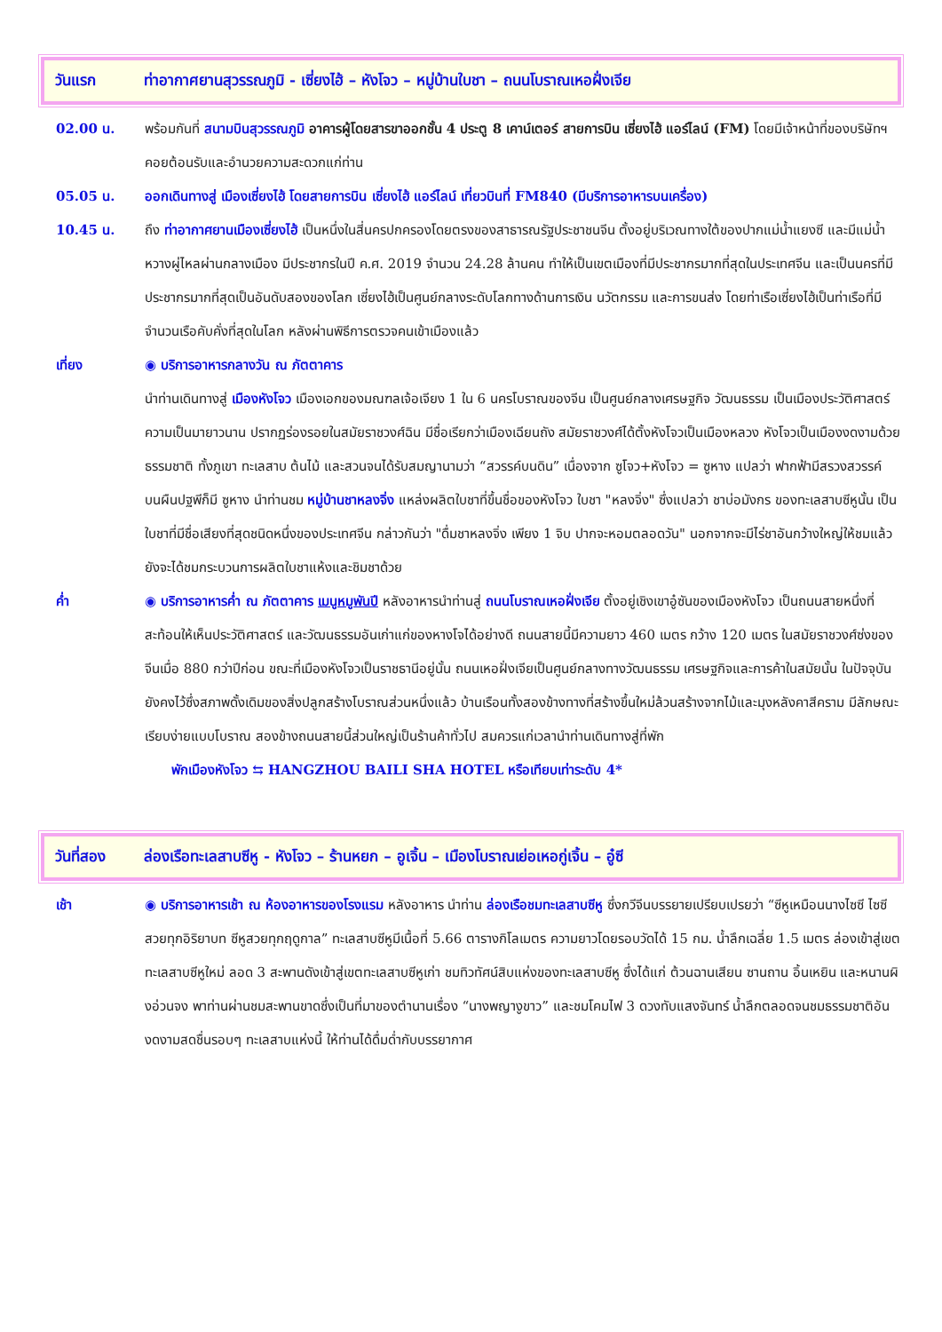วันแรก ท่าอากาศยานสุวรรณภูมิ - เซี่ยงไฮ้ – หังโจว – หมู่บ้านใบชา – ถนนโบราณเหอฝั่งเจีย
02.00 น. พร้อมกันที่ สนามบินสุวรรณภูมิ อาคารผู้โดยสารขาออกชั้น 4 ประตู 8 เคาน์เตอร์ สายการบิน เซี่ยงไฮ้ แอร์ไลน์ (FM) โดยมีเจ้าหน้าที่ของบริษัทฯ คอยต้อนรับและอำนวยความสะดวกแก่ท่าน
05.05 น. ออกเดินทางสู่ เมืองเซี่ยงไฮ้ โดยสายการบิน เซี่ยงไฮ้ แอร์ไลน์ เที่ยวบินที่ FM840 (มีบริการอาหารบนเครื่อง)
10.45 น. ถึง ท่าอากาศยานเมืองเซี่ยงไฮ้ เป็นหนึ่งในสี่นครปกครองโดยตรงของสาธารณรัฐประชาชนจีน ตั้งอยู่บริเวณทางใต้ของปากแม่น้ำแยงซี และมีแม่น้ำหวางผู่ไหลผ่านกลางเมือง มีประชากรในปี ค.ศ. 2019 จำนวน 24.28 ล้านคน ทำให้เป็นเขตเมืองที่มีประชากรมากที่สุดในประเทศจีน และเป็นนครที่มีประชากรมากที่สุดเป็นอันดับสองของโลก เซี่ยงไฮ้เป็นศูนย์กลางระดับโลกทางด้านการเงิน นวัตกรรม และการขนส่ง โดยท่าเรือเซี่ยงไฮ้เป็นท่าเรือที่มีจำนวนเรือคับคั่งที่สุดในโลก หลังผ่านพิธีการตรวจคนเข้าเมืองแล้ว
เที่ยง ◉ บริการอาหารกลางวัน ณ ภัตตาคาร
นำท่านเดินทางสู่ เมืองหังโจว เมืองเอกของมณฑลเจ้อเจียง 1 ใน 6 นครโบราณของจีน เป็นศูนย์กลางเศรษฐกิจ วัฒนธรรม เป็นเมืองประวัติศาสตร์ความเป็นมายาวนาน ปรากฏร่องรอยในสมัยราชวงศ์ฉิน มีชื่อเรียกว่าเมืองเฉียนถัง สมัยราชวงศ์ได้ตั้งหังโจวเป็นเมืองหลวง หังโจวเป็นเมืองงดงามด้วยธรรมชาติ ทั้งภูเขา ทะเลสาบ ต้นไม้ และสวนจนได้รับสมญานามว่า “สวรรค์บนดิน” เนื่องจาก ซูโจว+หังโจว = ซูหาง แปลว่า ฟากฟ้ามีสรวงสวรรค์ บนผืนปฐพีก็มี ซูหาง นำท่านชม หมู่บ้านชาหลงจิ่ง แหล่งผลิตใบชาที่ขึ้นชื่อของหังโจว ใบชา "หลงจิ่ง" ซึ่งแปลว่า ชาบ่อมังกร ของทะเลสาบซีหูนั้น เป็นใบชาที่มีชื่อเสียงที่สุดชนิดหนึ่งของประเทศจีน กล่าวกันว่า "ดื่มชาหลงจิ่ง เพียง 1 จิบ ปากจะหอมตลอดวัน" นอกจากจะมีไร่ชาอันกว้างใหญ่ให้ชมแล้ว ยังจะได้ชมกระบวนการผลิตใบชาแห้งและชิมชาด้วย
ค่ำ ◉ บริการอาหารค่ำ ณ ภัตตาคาร เมนูหมูพันปี หลังอาหารนำท่านสู่ ถนนโบราณเหอฝั่งเจีย ตั้งอยู่เชิงเขาอู๋ซันของเมืองหังโจว เป็นถนนสายหนึ่งที่สะท้อนให้เห็นประวัติศาสตร์ และวัฒนธรรมอันเก่าแก่ของหางโจได้อย่างดี ถนนสายนี้มีความยาว 460 เมตร กว้าง 120 เมตร ในสมัยราชวงศ์ซ่งของจีนเมื่อ 880 กว่าปีก่อน ขณะที่เมืองหังโจวเป็นราชธานีอยู่นั้น ถนนเหอฝั่งเจียเป็นศูนย์กลางทางวัฒนธรรม เศรษฐกิจและการค้าในสมัยนั้น ในปัจจุบันยังคงไว้ซึ่งสภาพดั้งเดิมของสิ่งปลูกสร้างโบราณส่วนหนึ่งแล้ว บ้านเรือนทั้งสองข้างทางที่สร้างขึ้นใหม่ล้วนสร้างจากไม้และมุงหลังคาสีคราม มีลักษณะเรียบง่ายแบบโบราณ สองข้างถนนสายนี้ส่วนใหญ่เป็นร้านค้าทั่วไป สมควรแก่เวลานำท่านเดินทางสู่ที่พัก
พักเมืองหังโจว ⇆ HANGZHOU BAILI SHA HOTEL หรือเทียบเท่าระดับ 4*
วันที่สอง ล่องเรือทะเลสาบซีหู - หังโจว – ร้านหยก – อูเจิ้น – เมืองโบราณเย่อเหอกู่เจิ้น – อู๋ซี
เช้า ◉ บริการอาหารเช้า ณ ห้องอาหารของโรงแรม หลังอาหาร นำท่าน ล่องเรือชมทะเลสาบซีหู ซึ่งกวีจีนบรรยายเปรียบเปรยว่า “ซีหูเหมือนนางไซซี ไซซีสวยทุกอิริยาบท ซีหูสวยทุกฤดูกาล” ทะเลสาบซีหูมีเนื้อที่ 5.66 ตารางกิโลเมตร ความยาวโดยรอบวัดได้ 15 กม. น้ำลึกเฉลี่ย 1.5 เมตร ล่องเข้าสู่เขตทะเลสาบซีหูใหม่ ลอด 3 สะพานดังเข้าสู่เขตทะเลสาบซีหูเก่า ชมทิวทัศน์สิบแห่งของทะเลสาบซีหู ซึ่งได้แก่ ต้วนฉานเสียน ซานถาน อิ้นเหยิน และหนานผิงอ่วนจง พาท่านผ่านชมสะพานขาดซึ่งเป็นที่มาของตำนานเรื่อง “นางพญางูขาว” และชมโคมไฟ 3 ดวงทับแสงจันทร์ น้ำลึกตลอดจนชมธรรมชาติอันงดงามสดชื่นรอบๆ ทะเลสาบแห่งนี้ ให้ท่านได้ดื่มด่ำกับบรรยากาศ